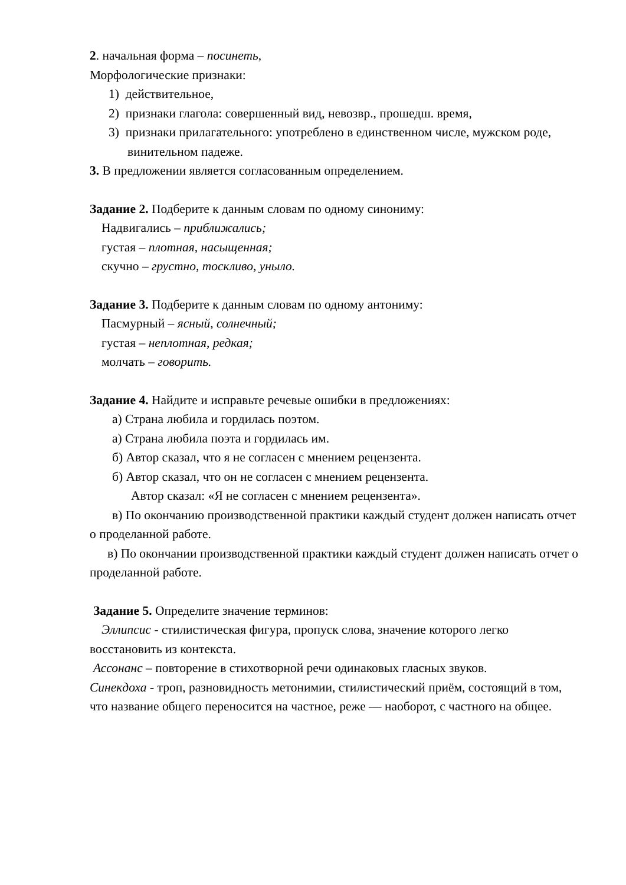2. начальная форма – посинеть,
Морфологические признаки:
1) действительное,
2) признаки глагола: совершенный вид, невозвр., прошедш. время,
3) признаки прилагательного: употреблено в единственном числе, мужском роде, винительном падеже.
3. В предложении является согласованным определением.
Задание 2. Подберите к данным словам по одному синониму:
Надвигались – приближались;
густая – плотная, насыщенная;
скучно – грустно, тоскливо, уныло.
Задание 3. Подберите к данным словам по одному антониму:
Пасмурный – ясный, солнечный;
густая – неплотная, редкая;
молчать – говорить.
Задание 4. Найдите и исправьте речевые ошибки в предложениях:
а) Страна любила и гордилась поэтом.
а) Страна любила поэта и гордилась им.
б) Автор сказал, что я не согласен с мнением рецензента.
б) Автор сказал, что он не согласен с мнением рецензента.
Автор сказал: «Я не согласен с мнением рецензента».
в) По окончанию производственной практики каждый студент должен написать отчет о проделанной работе.
в) По окончании производственной практики каждый студент должен написать отчет о проделанной работе.
Задание 5. Определите значение терминов:
Эллипсис - стилистическая фигура, пропуск слова, значение которого легко восстановить из контекста.
Ассонанс – повторение в стихотворной речи одинаковых гласных звуков.
Синекдоха - троп, разновидность метонимии, стилистический приём, состоящий в том, что название общего переносится на частное, реже — наоборот, с частного на общее.